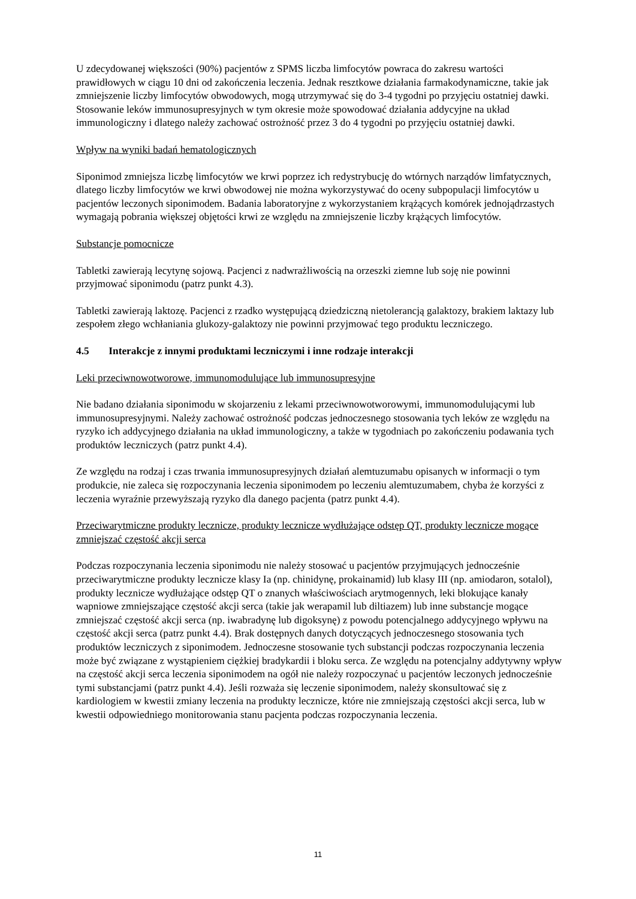U zdecydowanej większości (90%) pacjentów z SPMS liczba limfocytów powraca do zakresu wartości prawidłowych w ciągu 10 dni od zakończenia leczenia. Jednak resztkowe działania farmakodynamiczne, takie jak zmniejszenie liczby limfocytów obwodowych, mogą utrzymywać się do 3-4 tygodni po przyjęciu ostatniej dawki. Stosowanie leków immunosupresyjnych w tym okresie może spowodować działania addycyjne na układ immunologiczny i dlatego należy zachować ostrożność przez 3 do 4 tygodni po przyjęciu ostatniej dawki.
Wpływ na wyniki badań hematologicznych
Siponimod zmniejsza liczbę limfocytów we krwi poprzez ich redystrybucję do wtórnych narządów limfatycznych, dlatego liczby limfocytów we krwi obwodowej nie można wykorzystywać do oceny subpopulacji limfocytów u pacjentów leczonych siponimodem. Badania laboratoryjne z wykorzystaniem krążących komórek jednojądrzastych wymagają pobrania większej objętości krwi ze względu na zmniejszenie liczby krążących limfocytów.
Substancje pomocnicze
Tabletki zawierają lecytynę sojową. Pacjenci z nadwrażliwością na orzeszki ziemne lub soję nie powinni przyjmować siponimodu (patrz punkt 4.3).
Tabletki zawierają laktozę. Pacjenci z rzadko występującą dziedziczną nietolerancją galaktozy, brakiem laktazy lub zespołem złego wchłaniania glukozy-galaktozy nie powinni przyjmować tego produktu leczniczego.
4.5 Interakcje z innymi produktami leczniczymi i inne rodzaje interakcji
Leki przeciwnowotworowe, immunomodulujące lub immunosupresyjne
Nie badano działania siponimodu w skojarzeniu z lekami przeciwnowotworowymi, immunomodulującymi lub immunosupresyjnymi. Należy zachować ostrożność podczas jednoczesnego stosowania tych leków ze względu na ryzyko ich addycyjnego działania na układ immunologiczny, a także w tygodniach po zakończeniu podawania tych produktów leczniczych (patrz punkt 4.4).
Ze względu na rodzaj i czas trwania immunosupresyjnych działań alemtuzumabu opisanych w informacji o tym produkcie, nie zaleca się rozpoczynania leczenia siponimodem po leczeniu alemtuzumabem, chyba że korzyści z leczenia wyraźnie przewyższają ryzyko dla danego pacjenta (patrz punkt 4.4).
Przeciwarytmiczne produkty lecznicze, produkty lecznicze wydłużające odstęp QT, produkty lecznicze mogące zmniejszać częstość akcji serca
Podczas rozpoczynania leczenia siponimodu nie należy stosować u pacjentów przyjmujących jednocześnie przeciwarytmiczne produkty lecznicze klasy Ia (np. chinidynę, prokainamid) lub klasy III (np. amiodaron, sotalol), produkty lecznicze wydłużające odstęp QT o znanych właściwościach arytmogennych, leki blokujące kanały wapniowe zmniejszające częstość akcji serca (takie jak werapamil lub diltiazem) lub inne substancje mogące zmniejszać częstość akcji serca (np. iwabradynę lub digoksynę) z powodu potencjalnego addycyjnego wpływu na częstość akcji serca (patrz punkt 4.4). Brak dostępnych danych dotyczących jednoczesnego stosowania tych produktów leczniczych z siponimodem. Jednoczesne stosowanie tych substancji podczas rozpoczynania leczenia może być związane z wystąpieniem ciężkiej bradykardii i bloku serca. Ze względu na potencjalny addytywny wpływ na częstość akcji serca leczenia siponimodem na ogół nie należy rozpoczynać u pacjentów leczonych jednocześnie tymi substancjami (patrz punkt 4.4). Jeśli rozważa się leczenie siponimodem, należy skonsultować się z kardiologiem w kwestii zmiany leczenia na produkty lecznicze, które nie zmniejszają częstości akcji serca, lub w kwestii odpowiedniego monitorowania stanu pacjenta podczas rozpoczynania leczenia.
11